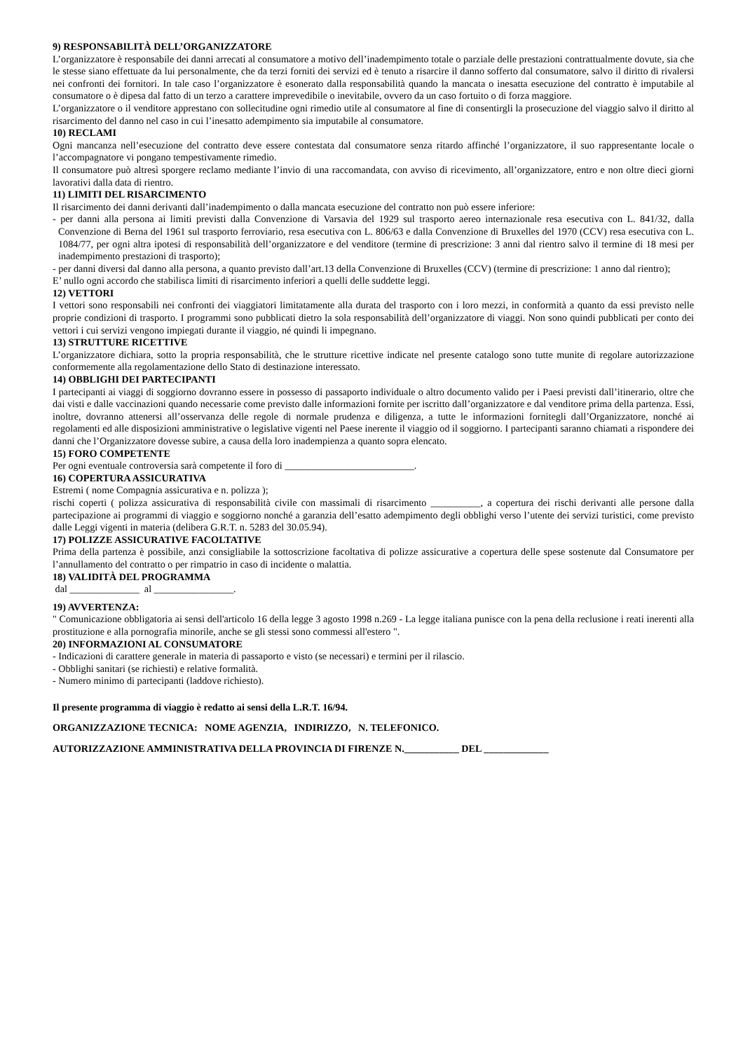9) RESPONSABILITÀ DELL’ORGANIZZATORE
L’organizzatore è responsabile dei danni arrecati al consumatore a motivo dell’inadempimento totale o parziale delle prestazioni contrattualmente dovute, sia che le stesse siano effettuate da lui personalmente, che da terzi forniti dei servizi ed è tenuto a risarcire il danno sofferto dal consumatore, salvo il diritto di rivalersi nei confronti dei fornitori. In tale caso l’organizzatore è esonerato dalla responsabilità quando la mancata o inesatta esecuzione del contratto è imputabile al consumatore o è dipesa dal fatto di un terzo a carattere imprevedibile o inevitabile, ovvero da un caso fortuito o di forza maggiore.
L’organizzatore o il venditore apprestano con sollecitudine ogni rimedio utile al consumatore al fine di consentirgli la prosecuzione del viaggio salvo il diritto al risarcimento del danno nel caso in cui l’inesatto adempimento sia imputabile al consumatore.
10) RECLAMI
Ogni mancanza nell’esecuzione del contratto deve essere contestata dal consumatore senza ritardo affinché l’organizzatore, il suo rappresentante locale o l’accompagnatore vi pongano tempestivamente rimedio.
Il consumatore può altresì sporgere reclamo mediante l’invio di una raccomandata, con avviso di ricevimento, all’organizzatore, entro e non oltre dieci giorni lavorativi dalla data di rientro.
11) LIMITI DEL RISARCIMENTO
Il risarcimento dei danni derivanti dall’inadempimento o dalla mancata esecuzione del contratto non può essere inferiore:
- per danni alla persona ai limiti previsti dalla Convenzione di Varsavia del 1929 sul trasporto aereo internazionale resa esecutiva con L. 841/32, dalla Convenzione di Berna del 1961 sul trasporto ferroviario, resa esecutiva con L. 806/63 e dalla Convenzione di Bruxelles del 1970 (CCV) resa esecutiva con L. 1084/77, per ogni altra ipotesi di responsabilità dell’organizzatore e del venditore (termine di prescrizione: 3 anni dal rientro salvo il termine di 18 mesi per inadempimento prestazioni di trasporto);
- per danni diversi dal danno alla persona, a quanto previsto dall’art.13 della Convenzione di Bruxelles (CCV) (termine di prescrizione: 1 anno dal rientro);
E’ nullo ogni accordo che stabilisca limiti di risarcimento inferiori a quelli delle suddette leggi.
12) VETTORI
I vettori sono responsabili nei confronti dei viaggiatori limitatamente alla durata del trasporto con i loro mezzi, in conformità a quanto da essi previsto nelle proprie condizioni di trasporto. I programmi sono pubblicati dietro la sola responsabilità dell’organizzatore di viaggi. Non sono quindi pubblicati per conto dei vettori i cui servizi vengono impiegati durante il viaggio, né quindi li impegnano.
13) STRUTTURE RICETTIVE
L’organizzatore dichiara, sotto la propria responsabilità, che le strutture ricettive indicate nel presente catalogo sono tutte munite di regolare autorizzazione conformemente alla regolamentazione dello Stato di destinazione interessato.
14) OBBLIGHI DEI PARTECIPANTI
I partecipanti ai viaggi di soggiorno dovranno essere in possesso di passaporto individuale o altro documento valido per i Paesi previsti dall’itinerario, oltre che dai visti e dalle vaccinazioni quando necessarie come previsto dalle informazioni fornite per iscritto dall’organizzatore e dal venditore prima della partenza. Essi, inoltre, dovranno attenersi all’osservanza delle regole di normale prudenza e diligenza, a tutte le informazioni fornitegli dall’Organizzatore, nonché ai regolamenti ed alle disposizioni amministrative o legislative vigenti nel Paese inerente il viaggio od il soggiorno. I partecipanti saranno chiamati a rispondere dei danni che l’Organizzatore dovesse subire, a causa della loro inadempienza a quanto sopra elencato.
15) FORO COMPETENTE
Per ogni eventuale controversia sarà competente il foro di __________________________.
16) COPERTURA ASSICURATIVA
Estremi ( nome Compagnia assicurativa e n. polizza );
rischi coperti ( polizza assicurativa di responsabilità civile con massimali di risarcimento __________, a copertura dei rischi derivanti alle persone dalla partecipazione ai programmi di viaggio e soggiorno nonché a garanzia dell’esatto adempimento degli obblighi verso l’utente dei servizi turistici, come previsto dalle Leggi vigenti in materia (delibera G.R.T. n. 5283 del 30.05.94).
17) POLIZZE ASSICURATIVE FACOLTATIVE
Prima della partenza è possibile, anzi consigliabile la sottoscrizione facoltativa di polizze assicurative a copertura delle spese sostenute dal Consumatore per l’annullamento del contratto o per rimpatrio in caso di incidente o malattia.
18) VALIDITÀ DEL PROGRAMMA
dal ______________ al ________________.
19) AVVERTENZA:
" Comunicazione obbligatoria ai sensi dell'articolo 16 della legge 3 agosto 1998 n.269 - La legge italiana punisce con la pena della reclusione i reati inerenti alla prostituzione e alla pornografia minorile, anche se gli stessi sono commessi all'estero ".
20) INFORMAZIONI AL CONSUMATORE
- Indicazioni di carattere generale in materia di passaporto e visto (se necessari) e termini per il rilascio.
- Obblighi sanitari (se richiesti) e relative formalità.
- Numero minimo di partecipanti (laddove richiesto).
Il presente programma di viaggio è redatto ai sensi della L.R.T. 16/94.
ORGANIZZAZIONE TECNICA: NOME AGENZIA, INDIRIZZO, N. TELEFONICO.
AUTORIZZAZIONE AMMINISTRATIVA DELLA PROVINCIA DI FIRENZE N.___________ DEL _____________